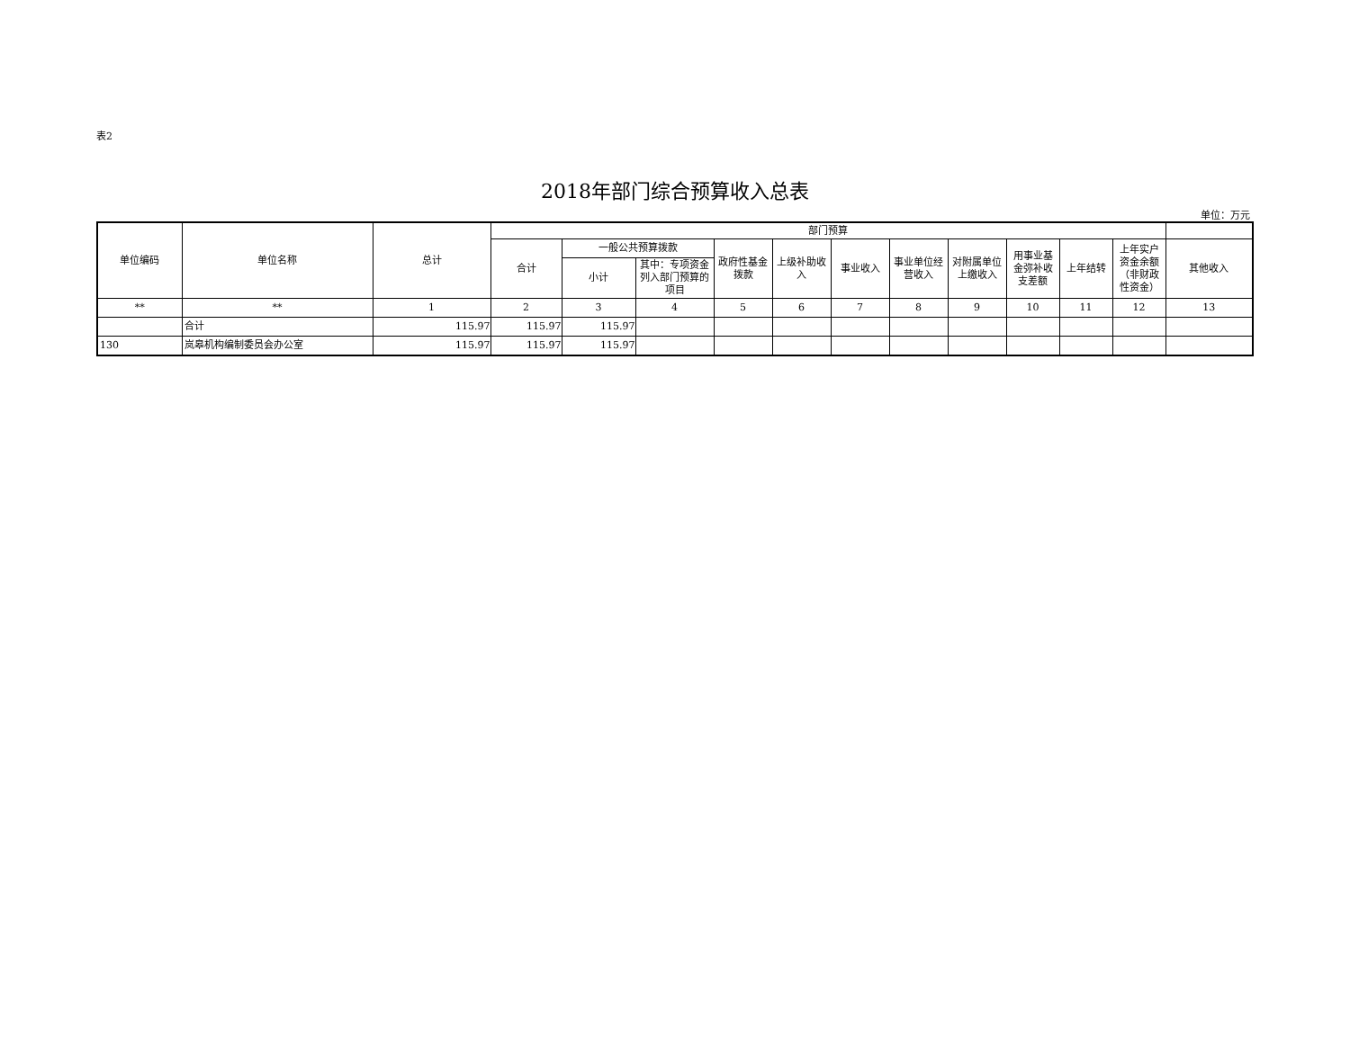表2
2018年部门综合预算收入总表
单位：万元
| 单位编码 | 单位名称 | 总计 | 部门预算 | | | | | | | | | | | |
| --- | --- | --- | --- | --- | --- | --- | --- | --- | --- | --- | --- | --- | --- | --- |
| | | | 合计 | 一般公共预算拨款 | | 政府性基金拨款 | 上级补助收入 | 事业收入 | 事业单位经营收入 | 对附属单位上缴收入 | 用事业基金弥补收支差额 | 上年结转 | 上年实户资金余额（非财政性资金） | 其他收入 |
| | | | | 小计 | 其中：专项资金列入部门预算的项目 | | | | | | | | | |
| ** | ** | 1 | 2 | 3 | 4 | 5 | 6 | 7 | 8 | 9 | 10 | 11 | 12 | 13 |
| | 合计 | 115.97 | 115.97 | 115.97 | | | | | | | | | | |
| 130 | 岚皋机构编制委员会办公室 | 115.97 | 115.97 | 115.97 | | | | | | | | | | |